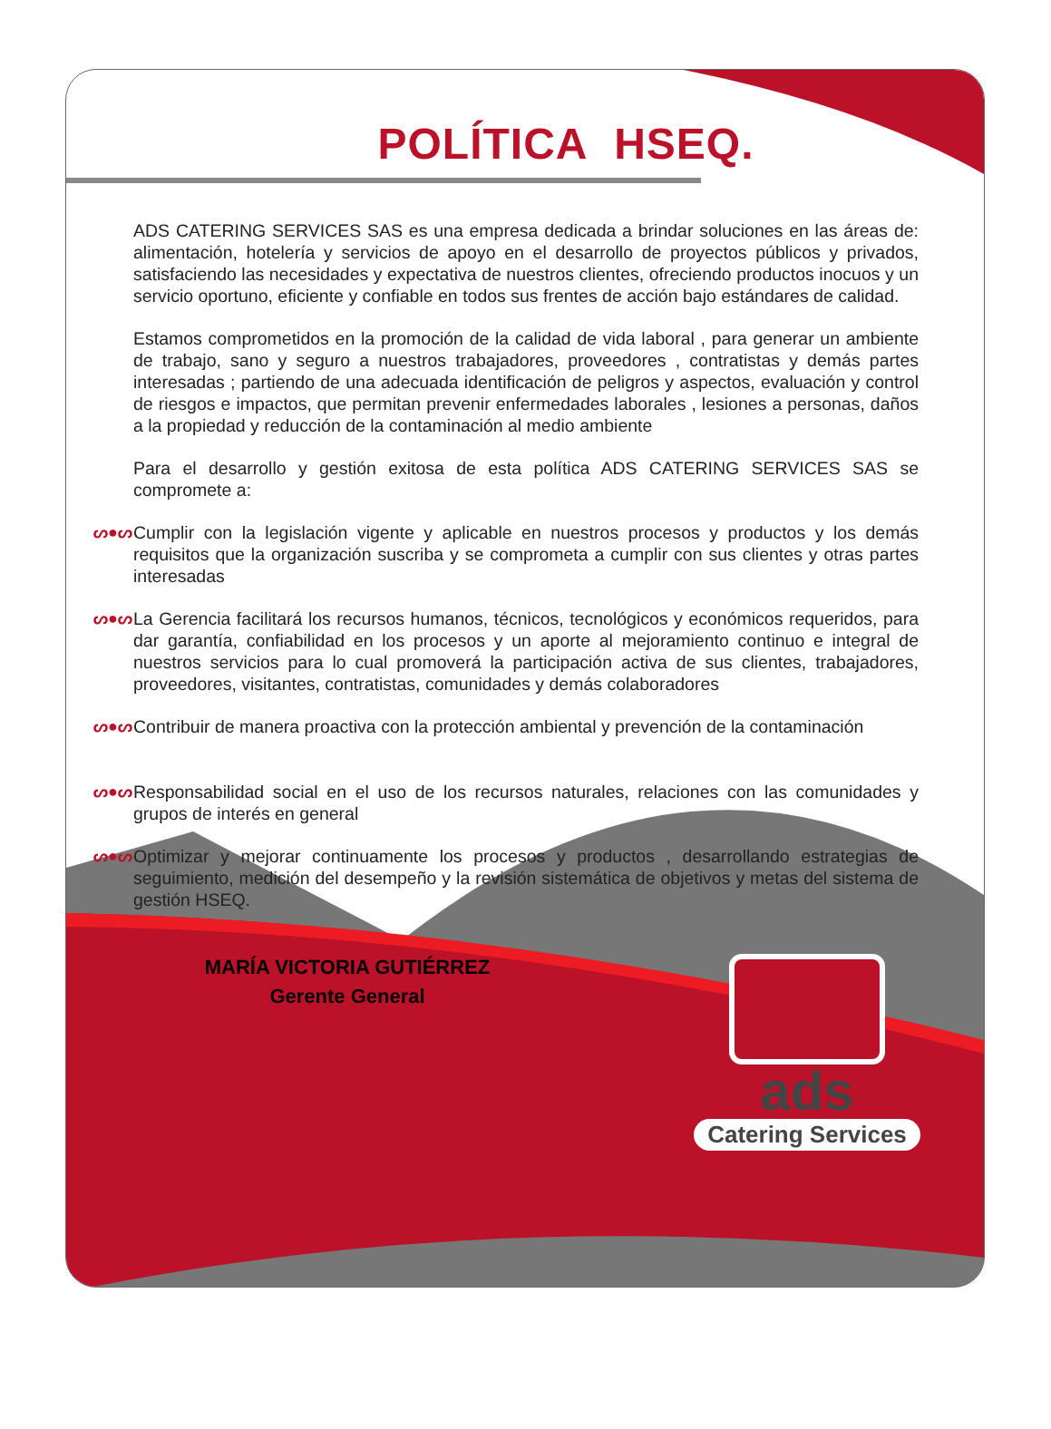POLÍTICA HSEQ.
ADS CATERING SERVICES SAS es una empresa dedicada a brindar soluciones en las áreas de: alimentación, hotelería y servicios de apoyo en el desarrollo de proyectos públicos y privados, satisfaciendo las necesidades y expectativa de nuestros clientes, ofreciendo productos inocuos y un servicio oportuno, eficiente y confiable en todos sus frentes de acción bajo estándares de calidad.
Estamos comprometidos en la promoción de la calidad de vida laboral , para generar un ambiente de trabajo, sano y seguro a nuestros trabajadores, proveedores , contratistas y demás partes interesadas ; partiendo de una adecuada identificación de peligros y aspectos, evaluación y control de riesgos e impactos, que permitan prevenir enfermedades laborales , lesiones a personas, daños a la propiedad y reducción de la contaminación al medio ambiente
Para el desarrollo y gestión exitosa de esta política ADS CATERING SERVICES SAS se compromete a:
ᔕ●ᔕ Cumplir con la legislación vigente y aplicable en nuestros procesos y productos y los demás requisitos que la organización suscriba y se comprometa a cumplir con sus clientes y otras partes interesadas
ᔕ●ᔕ La Gerencia facilitará los recursos humanos, técnicos, tecnológicos y económicos requeridos, para dar garantía, confiabilidad en los procesos y un aporte al mejoramiento continuo e integral de nuestros servicios para lo cual promoverá la participación activa de sus clientes, trabajadores, proveedores, visitantes, contratistas, comunidades y demás colaboradores
ᔕ●ᔕ Contribuir de manera proactiva con la protección ambiental y prevención de la contaminación
ᔕ●ᔕ Responsabilidad social en el uso de los recursos naturales, relaciones con las comunidades y grupos de interés en general
ᔕ●ᔕ Optimizar y mejorar continuamente los procesos y productos , desarrollando estrategias de seguimiento, medición del desempeño y la revisión sistemática de objetivos y metas del sistema de gestión HSEQ.
MARÍA VICTORIA GUTIÉRREZ
Gerente General
ads
Catering Services